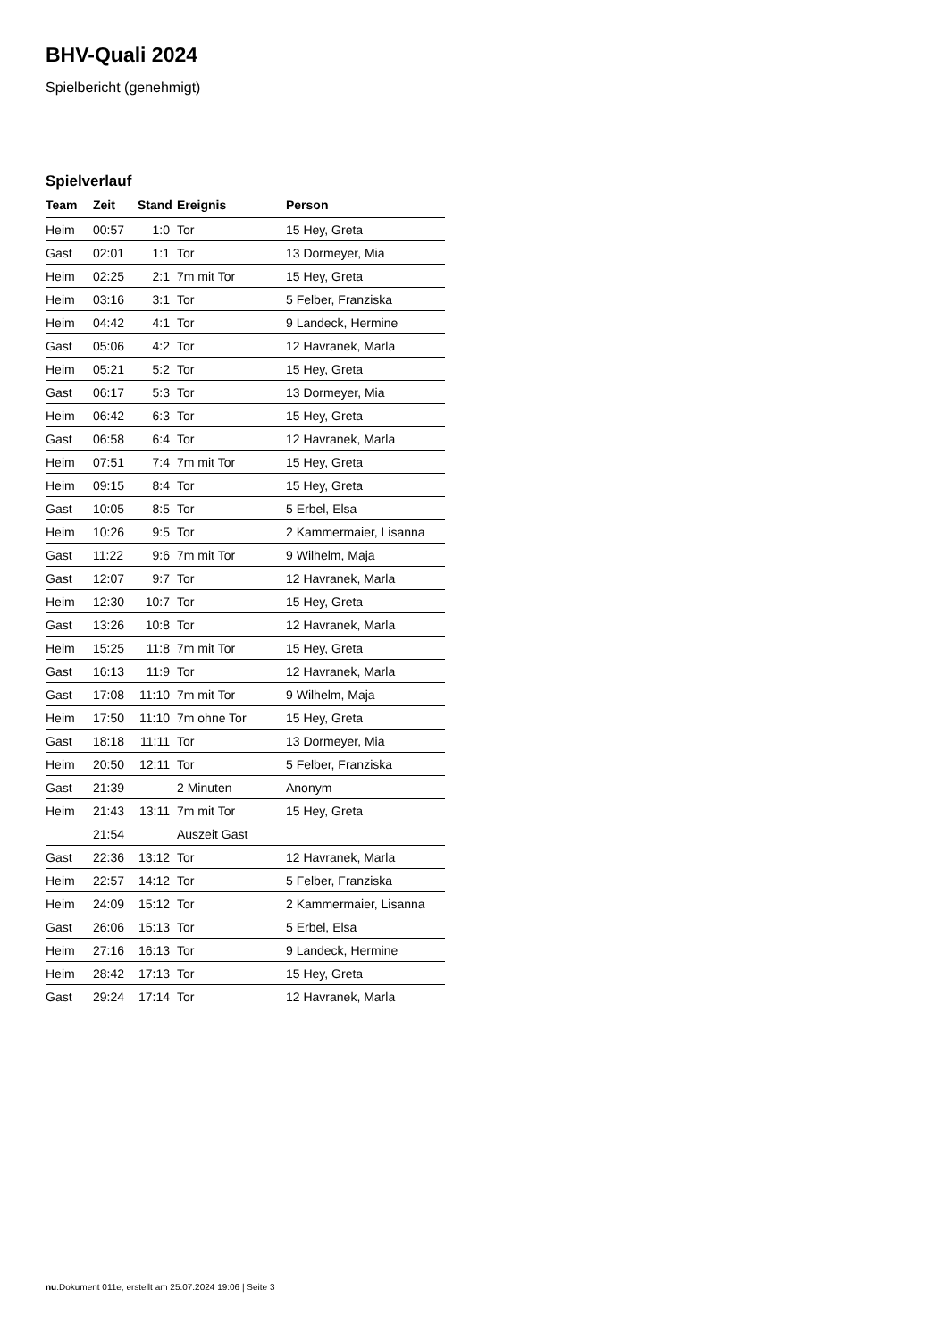BHV-Quali 2024
Spielbericht (genehmigt)
Spielverlauf
| Team | Zeit | Stand | Ereignis | Person |
| --- | --- | --- | --- | --- |
| Heim | 00:57 | 1:0 | Tor | 15 Hey, Greta |
| Gast | 02:01 | 1:1 | Tor | 13 Dormeyer, Mia |
| Heim | 02:25 | 2:1 | 7m mit Tor | 15 Hey, Greta |
| Heim | 03:16 | 3:1 | Tor | 5 Felber, Franziska |
| Heim | 04:42 | 4:1 | Tor | 9 Landeck, Hermine |
| Gast | 05:06 | 4:2 | Tor | 12 Havranek, Marla |
| Heim | 05:21 | 5:2 | Tor | 15 Hey, Greta |
| Gast | 06:17 | 5:3 | Tor | 13 Dormeyer, Mia |
| Heim | 06:42 | 6:3 | Tor | 15 Hey, Greta |
| Gast | 06:58 | 6:4 | Tor | 12 Havranek, Marla |
| Heim | 07:51 | 7:4 | 7m mit Tor | 15 Hey, Greta |
| Heim | 09:15 | 8:4 | Tor | 15 Hey, Greta |
| Gast | 10:05 | 8:5 | Tor | 5 Erbel, Elsa |
| Heim | 10:26 | 9:5 | Tor | 2 Kammermaier, Lisanna |
| Gast | 11:22 | 9:6 | 7m mit Tor | 9 Wilhelm, Maja |
| Gast | 12:07 | 9:7 | Tor | 12 Havranek, Marla |
| Heim | 12:30 | 10:7 | Tor | 15 Hey, Greta |
| Gast | 13:26 | 10:8 | Tor | 12 Havranek, Marla |
| Heim | 15:25 | 11:8 | 7m mit Tor | 15 Hey, Greta |
| Gast | 16:13 | 11:9 | Tor | 12 Havranek, Marla |
| Gast | 17:08 | 11:10 | 7m mit Tor | 9 Wilhelm, Maja |
| Heim | 17:50 | 11:10 | 7m ohne Tor | 15 Hey, Greta |
| Gast | 18:18 | 11:11 | Tor | 13 Dormeyer, Mia |
| Heim | 20:50 | 12:11 | Tor | 5 Felber, Franziska |
| Gast | 21:39 | | 2 Minuten | Anonym |
| Heim | 21:43 | 13:11 | 7m mit Tor | 15 Hey, Greta |
| | 21:54 | | Auszeit Gast | |
| Gast | 22:36 | 13:12 | Tor | 12 Havranek, Marla |
| Heim | 22:57 | 14:12 | Tor | 5 Felber, Franziska |
| Heim | 24:09 | 15:12 | Tor | 2 Kammermaier, Lisanna |
| Gast | 26:06 | 15:13 | Tor | 5 Erbel, Elsa |
| Heim | 27:16 | 16:13 | Tor | 9 Landeck, Hermine |
| Heim | 28:42 | 17:13 | Tor | 15 Hey, Greta |
| Gast | 29:24 | 17:14 | Tor | 12 Havranek, Marla |
nu.Dokument 011e, erstellt am 25.07.2024 19:06 | Seite 3